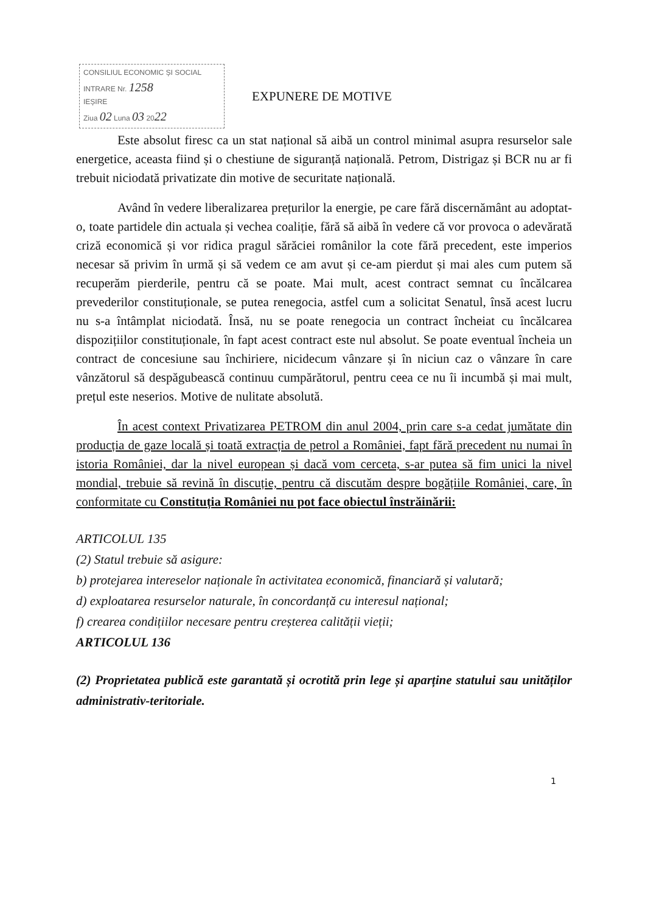CONSILIUL ECONOMIC ȘI SOCIAL
INTRARE Nr. 1258
IEȘIRE
Ziua 02 Luna 03 2022
EXPUNERE DE MOTIVE
Este absolut firesc ca un stat național să aibă un control minimal asupra resurselor sale energetice, aceasta fiind și o chestiune de siguranță națională. Petrom, Distrigaz și BCR nu ar fi trebuit niciodată privatizate din motive de securitate națională.
Având în vedere liberalizarea prețurilor la energie, pe care fără discernământ au adoptat-o, toate partidele din actuala și vechea coaliție, fără să aibă în vedere că vor provoca o adevărată criză economică și vor ridica pragul sărăciei românilor la cote fără precedent, este imperios necesar să privim în urmă și să vedem ce am avut și ce-am pierdut și mai ales cum putem să recuperăm pierderile, pentru că se poate. Mai mult, acest contract semnat cu încălcarea prevederilor constituționale, se putea renegocia, astfel cum a solicitat Senatul, însă acest lucru nu s-a întâmplat niciodată. Însă, nu se poate renegocia un contract încheiat cu încălcarea dispozițiilor constituționale, în fapt acest contract este nul absolut. Se poate eventual încheia un contract de concesiune sau închiriere, nicidecum vânzare și în niciun caz o vânzare în care vânzătorul să despăgubească continuu cumpărătorul, pentru ceea ce nu îi incumbă și mai mult, prețul este neserios. Motive de nulitate absolută.
În acest context Privatizarea PETROM din anul 2004, prin care s-a cedat jumătate din producția de gaze locală și toată extracția de petrol a României, fapt fără precedent nu numai în istoria României, dar la nivel european și dacă vom cerceta, s-ar putea să fim unici la nivel mondial, trebuie să revină în discuție, pentru că discutăm despre bogățiile României, care, în conformitate cu Constituția României nu pot face obiectul înstrăinării:
ARTICOLUL 135
(2) Statul trebuie să asigure:
b) protejarea intereselor naționale în activitatea economică, financiară și valutară;
d) exploatarea resurselor naturale, în concordanță cu interesul național;
f) crearea condițiilor necesare pentru creșterea calității vieții;
ARTICOLUL 136
(2) Proprietatea publică este garantată și ocrotită prin lege și aparține statului sau unităților administrativ-teritoriale.
1